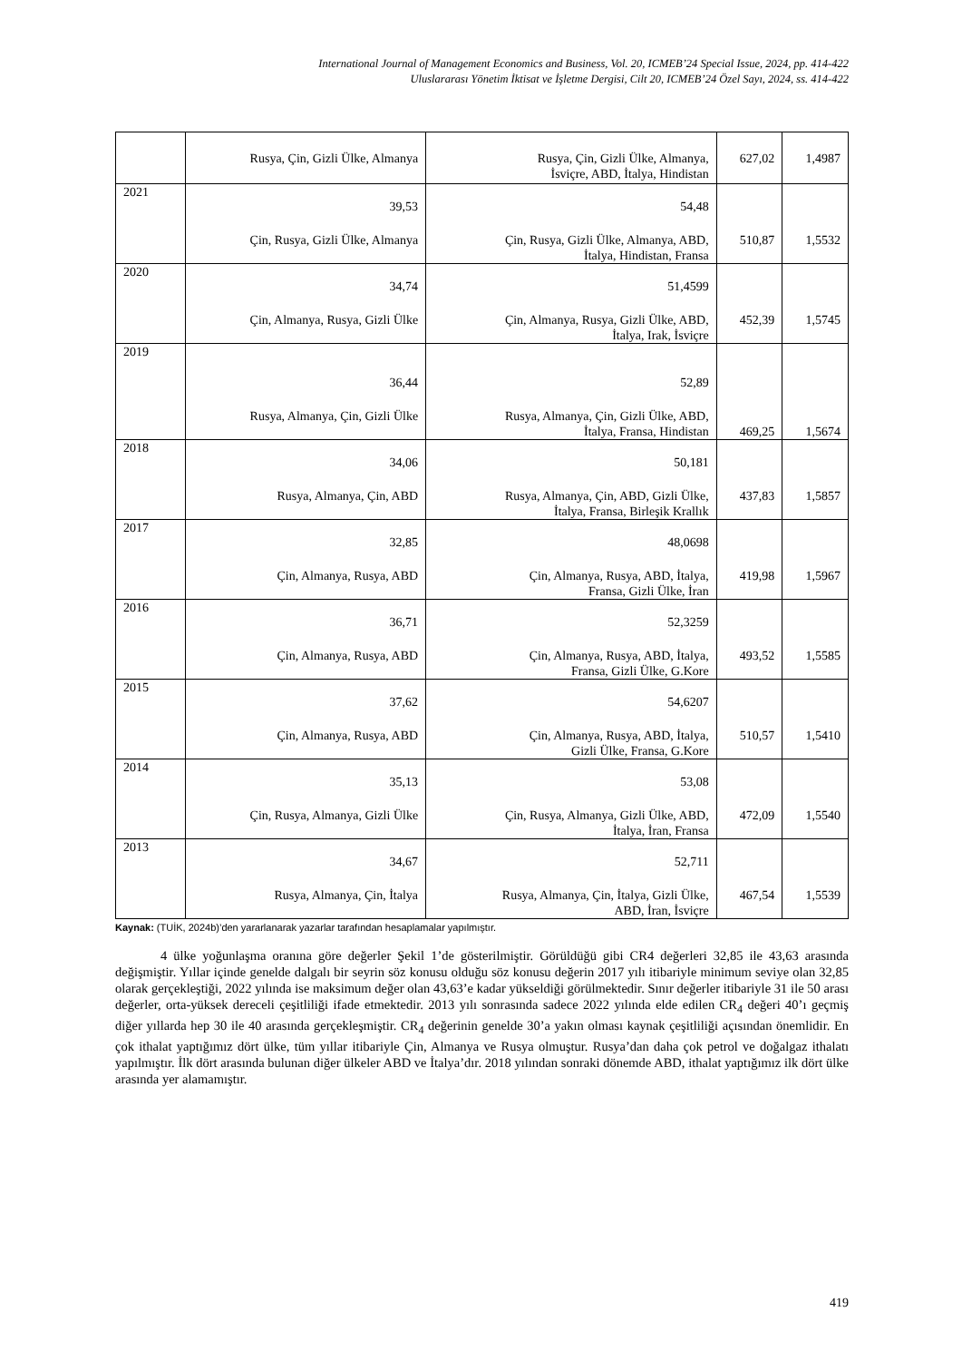International Journal of Management Economics and Business, Vol. 20, ICMEB’24 Special Issue, 2024, pp. 414-422
Uluslararası Yönetim İktisat ve İşletme Dergisi, Cilt 20, ICMEB’24 Özel Sayı, 2024, ss. 414-422
| | Rusya, Çin, Gizli Ülke, Almanya | Rusya, Çin, Gizli Ülke, Almanya, İsviçre, ABD, İtalya, Hindistan | 627,02 | 1,4987 |
| 2021 | 39,53 Çin, Rusya, Gizli Ülke, Almanya | 54,48 Çin, Rusya, Gizli Ülke, Almanya, ABD, İtalya, Hindistan, Fransa | 510,87 | 1,5532 |
| 2020 | 34,74 Çin, Almanya, Rusya, Gizli Ülke | 51,4599 Çin, Almanya, Rusya, Gizli Ülke, ABD, İtalya, Irak, İsviçre | 452,39 | 1,5745 |
| 2019 | 36,44 Rusya, Almanya, Çin, Gizli Ülke | 52,89 Rusya, Almanya, Çin, Gizli Ülke, ABD, İtalya, Fransa, Hindistan | 469,25 | 1,5674 |
| 2018 | 34,06 Rusya, Almanya, Çin, ABD | 50,181 Rusya, Almanya, Çin, ABD, Gizli Ülke, İtalya, Fransa, Birleşik Krallık | 437,83 | 1,5857 |
| 2017 | 32,85 Çin, Almanya, Rusya, ABD | 48,0698 Çin, Almanya, Rusya, ABD, İtalya, Fransa, Gizli Ülke, İran | 419,98 | 1,5967 |
| 2016 | 36,71 Çin, Almanya, Rusya, ABD | 52,3259 Çin, Almanya, Rusya, ABD, İtalya, Fransa, Gizli Ülke, G.Kore | 493,52 | 1,5585 |
| 2015 | 37,62 Çin, Almanya, Rusya, ABD | 54,6207 Çin, Almanya, Rusya, ABD, İtalya, Gizli Ülke, Fransa, G.Kore | 510,57 | 1,5410 |
| 2014 | 35,13 Çin, Rusya, Almanya, Gizli Ülke | 53,08 Çin, Rusya, Almanya, Gizli Ülke, ABD, İtalya, İran, Fransa | 472,09 | 1,5540 |
| 2013 | 34,67 Rusya, Almanya, Çin, İtalya | 52,711 Rusya, Almanya, Çin, İtalya, Gizli Ülke, ABD, İran, İsviçre | 467,54 | 1,5539 |
Kaynak: (TUİK, 2024b)’den yararlanarak yazarlar tarafından hesaplamalar yapılmıştır.
4 ülke yoğunlaşma oranına göre değerler Şekil 1’de gösterilmiştir. Görüldüğü gibi CR4 değerleri 32,85 ile 43,63 arasında değişmiştir. Yıllar içinde genelde dalgalı bir seyrin söz konusu olduğu söz konusu değerin 2017 yılı itibariyle minimum seviye olan 32,85 olarak gerçekleştiği, 2022 yılında ise maksimum değer olan 43,63’e kadar yükseldiği görülmektedir. Sınır değerler itibariyle 31 ile 50 arası değerler, orta-yüksek dereceli çeşitliliği ifade etmektedir. 2013 yılı sonrasında sadece 2022 yılında elde edilen CR<sub>4</sub> değeri 40’ı geçmiş diğer yıllarda hep 30 ile 40 arasında gerçekleşmiştir. CR<sub>4</sub> değerinin genelde 30’a yakın olması kaynak çeşitliliği açısından önemlidir. En çok ithalat yaptığımız dört ülke, tüm yıllar itibariyle Çin, Almanya ve Rusya olmuştur. Rusya’dan daha çok petrol ve doğalgaz ithalatı yapılmıştır. İlk dört arasında bulunan diğer ülkeler ABD ve İtalya’dır. 2018 yılından sonraki dönemde ABD, ithalat yaptığımız ilk dört ülke arasında yer alamamıştır.
419